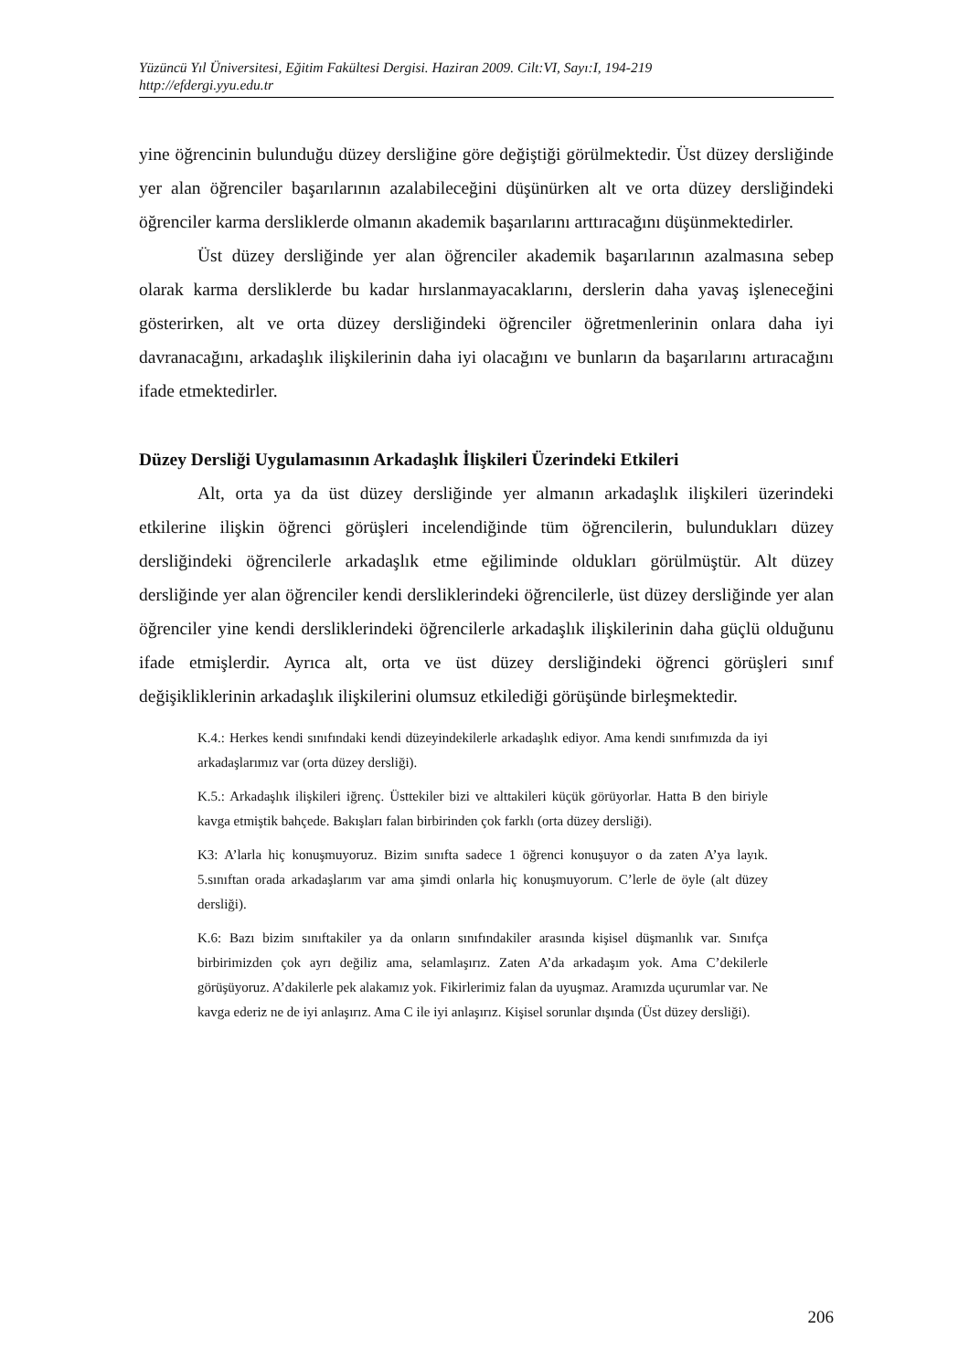Yüzüncü Yıl Üniversitesi, Eğitim Fakültesi Dergisi. Haziran 2009. Cilt:VI, Sayı:I, 194-219
http://efdergi.yyu.edu.tr
yine öğrencinin bulunduğu düzey dersliğine göre değiştiği görülmektedir. Üst düzey dersliğinde yer alan öğrenciler başarılarının azalabileceğini düşünürken alt ve orta düzey dersliğindeki öğrenciler karma dersliklerde olmanın akademik başarılarını arttıracağını düşünmektedirler.
Üst düzey dersliğinde yer alan öğrenciler akademik başarılarının azalmasına sebep olarak karma dersliklerde bu kadar hırslanmayacaklarını, derslerin daha yavaş işleneceğini gösterirken, alt ve orta düzey dersliğindeki öğrenciler öğretmenlerinin onlara daha iyi davranacağını, arkadaşlık ilişkilerinin daha iyi olacağını ve bunların da başarılarını artıracağını ifade etmektedirler.
Düzey Dersliği Uygulamasının Arkadaşlık İlişkileri Üzerindeki Etkileri
Alt, orta ya da üst düzey dersliğinde yer almanın arkadaşlık ilişkileri üzerindeki etkilerine ilişkin öğrenci görüşleri incelendiğinde tüm öğrencilerin, bulundukları düzey dersliğindeki öğrencilerle arkadaşlık etme eğiliminde oldukları görülmüştür. Alt düzey dersliğinde yer alan öğrenciler kendi dersliklerindeki öğrencilerle, üst düzey dersliğinde yer alan öğrenciler yine kendi dersliklerindeki öğrencilerle arkadaşlık ilişkilerinin daha güçlü olduğunu ifade etmişlerdir. Ayrıca alt, orta ve üst düzey dersliğindeki öğrenci görüşleri sınıf değişikliklerinin arkadaşlık ilişkilerini olumsuz etkilediği görüşünde birleşmektedir.
K.4.: Herkes kendi sınıfındaki kendi düzeyindekilerle arkadaşlık ediyor. Ama kendi sınıfımızda da iyi arkadaşlarımız var (orta düzey dersliği).
K.5.: Arkadaşlık ilişkileri iğrenç. Üsttekiler bizi ve alttakileri küçük görüyorlar. Hatta B den biriyle kavga etmiştik bahçede. Bakışları falan birbirinden çok farklı (orta düzey dersliği).
K3: A’larla hiç konuşmuyoruz. Bizim sınıfta sadece 1 öğrenci konuşuyor o da zaten A’ya layık. 5.sınıftan orada arkadaşlarım var ama şimdi onlarla hiç konuşmuyorum. C’lerle de öyle (alt düzey dersliği).
K.6: Bazı bizim sınıftakiler ya da onların sınıfındakiler arasında kişisel düşmanlık var. Sınıfça birbirimizden çok ayrı değiliz ama, selamlaşırız. Zaten A’da arkadaşım yok. Ama C’dekilerle görüşüyoruz. A’dakilerle pek alakamız yok. Fikirlerimiz falan da uyuşmaz. Aramızda uçurumlar var. Ne kavga ederiz ne de iyi anlaşırız. Ama C ile iyi anlaşırız. Kişisel sorunlar dışında (Üst düzey dersliği).
206